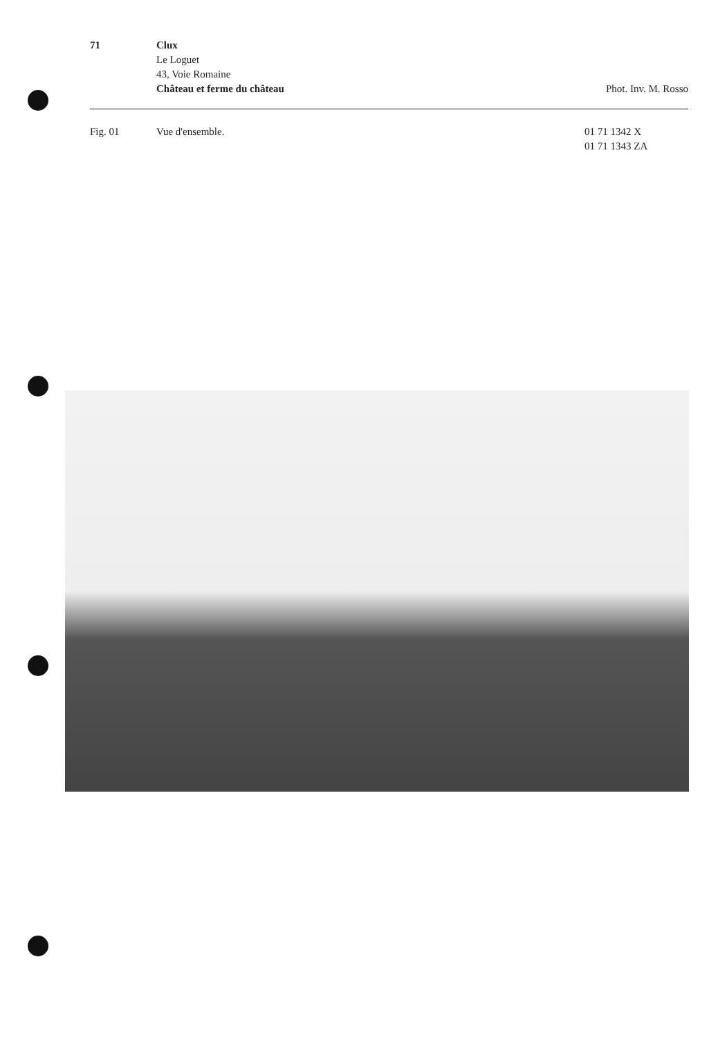71 Clux
Le Loguet
43, Voie Romaine
Château et ferme du château
Phot. Inv. M. Rosso
Fig. 01 Vue d'ensemble. 01 71 1342 X
01 71 1343 ZA